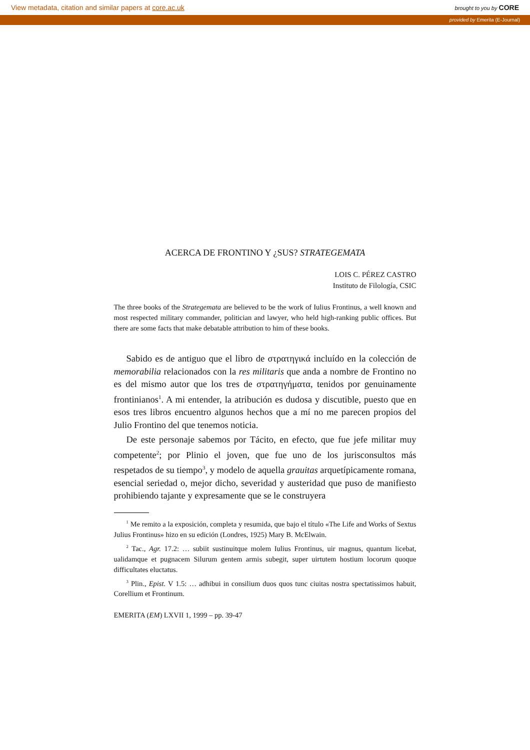View metadata, citation and similar papers at core.ac.uk brought to you by CORE
provided by Emerita (E-Journal)
ACERCA DE FRONTINO Y ¿SUS? STRATEGEMATA
LOIS C. PÉREZ CASTRO
Instituto de Filología, CSIC
The three books of the Strategemata are believed to be the work of Iulius Frontinus, a well known and most respected military commander, politician and lawyer, who held high-ranking public offices. But there are some facts that make debatable attribution to him of these books.
Sabido es de antiguo que el libro de στρατηγικά incluído en la colección de memorabilia relacionados con la res militaris que anda a nombre de Frontino no es del mismo autor que los tres de στρατηγήματα, tenidos por genuinamente frontinianos<sup>1</sup>. A mi entender, la atribución es dudosa y discutible, puesto que en esos tres libros encuentro algunos hechos que a mí no me parecen propios del Julio Frontino del que tenemos noticia.
De este personaje sabemos por Tácito, en efecto, que fue jefe militar muy competente<sup>2</sup>; por Plinio el joven, que fue uno de los jurisconsultos más respetados de su tiempo<sup>3</sup>, y modelo de aquella grauitas arquetípicamente romana, esencial seriedad o, mejor dicho, severidad y austeridad que puso de manifiesto prohibiendo tajante y expresamente que se le construyera
<sup>1</sup> Me remito a la exposición, completa y resumida, que bajo el título «The Life and Works of Sextus Julius Frontinus» hizo en su edición (Londres, 1925) Mary B. McElwain.
<sup>2</sup> Tac., Agr. 17.2: … subiit sustinuitque molem Iulius Frontinus, uir magnus, quantum licebat, ualidamque et pugnacem Silurum gentem armis subegit, super uirtutem hostium locorum quoque difficultates eluctatus.
<sup>3</sup> Plin., Epist. V 1.5: … adhibui in consilium duos quos tunc ciuitas nostra spectatissimos habuit, Corellium et Frontinum.
EMERITA (EM) LXVII 1, 1999 – pp. 39-47